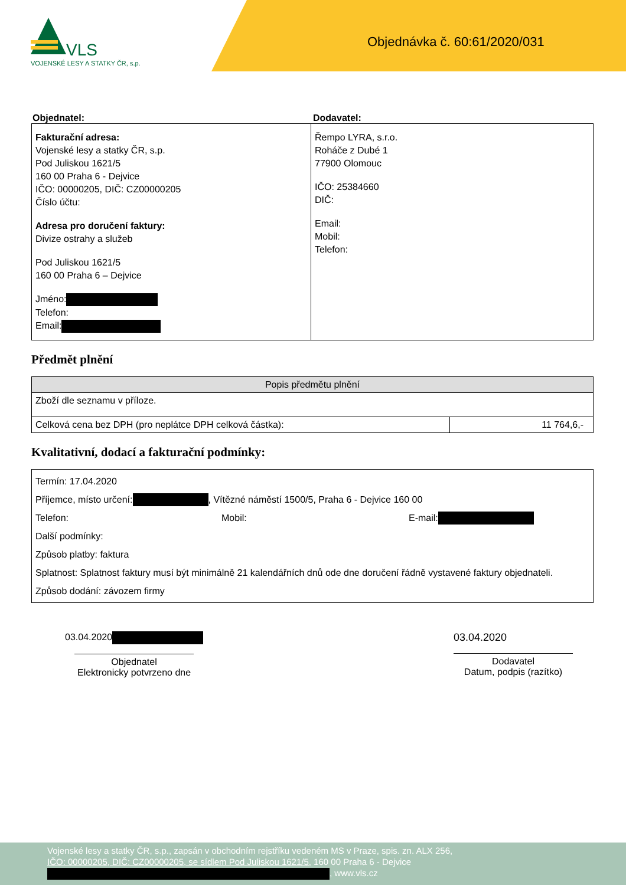VLS
VOJENSKÉ LESY A STATKY ČR, s.p.
Objednávka č. 60:61/2020/031
Objednatel: Dodavatel:
| Fakturační adresa: Vojenské lesy a statky ČR, s.p. Pod Juliskou 1621/5 160 00 Praha 6 - Dejvice IČO: 00000205, DIČ: CZ00000205 Číslo účtu: Adresa pro doručení faktury: Divize ostrahy a služeb Pod Juliskou 1621/5 160 00 Praha 6 – Dejvice Jméno: Telefon: Email: | Řempo LYRA, s.r.o. Roháče z Dubé 1 77900 Olomouc IČO: 25384660 DIČ: Email: Mobil: Telefon: |
Předmět plnění
| Popis předmětu plnění | |
| --- | --- |
| Zboží dle seznamu v příloze. | |
| Celková cena bez DPH (pro neplátce DPH celková částka): | 11 764,6,- |
Kvalitativní, dodací a fakturační podmínky:
| Termín: 17.04.2020 Příjemce, místo určení: , Vítězné náměstí 1500/5, Praha 6 - Dejvice 160 00 Telefon: Mobil: E-mail: Další podmínky: Způsob platby: faktura Splatnost: Splatnost faktury musí být minimálně 21 kalendářních dnů ode dne doručení řádně vystavené faktury objednateli. Způsob dodání: závozem firmy |
03.04.2020
Objednatel
Elektronicky potvrzeno dne
03.04.2020
Dodavatel
Datum, podpis (razítko)
Vojenské lesy a statky ČR, s.p., zapsán v obchodním rejstříku vedeném MS v Praze, spis. zn. ALX 256,
IČO: 00000205, DIČ: CZ00000205, se sídlem Pod Juliskou 1621/5, 160 00 Praha 6 - Dejvice
, www.vls.cz